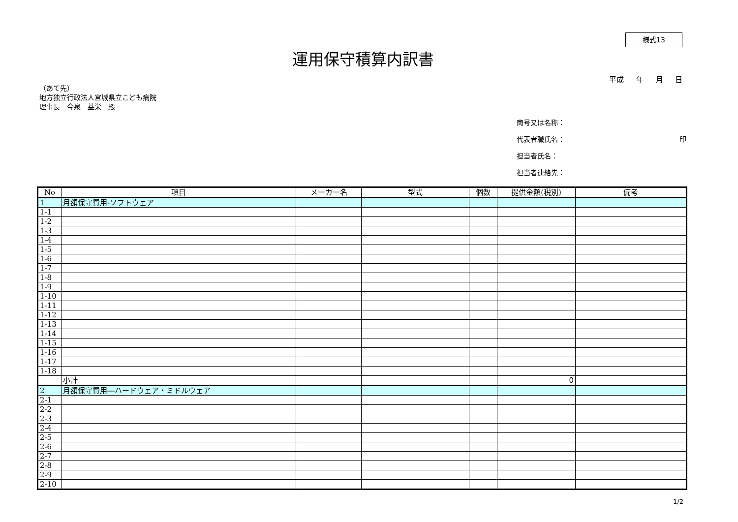様式13
運用保守積算内訳書
平成 年 月 日
（あて先）
地方独立行政法人宮城県立こども病院
理事長　今泉　益栄　殿
商号又は名称：
代表者職氏名： 印
担当者氏名：
担当者連絡先：
| No | 項目 | メーカー名 | 型式 | 個数 | 提供金額(税別) | 備考 |
| --- | --- | --- | --- | --- | --- | --- |
| 1 | 月額保守費用-ソフトウェア | | | | | |
| 1-1 | | | | | | |
| 1-2 | | | | | | |
| 1-3 | | | | | | |
| 1-4 | | | | | | |
| 1-5 | | | | | | |
| 1-6 | | | | | | |
| 1-7 | | | | | | |
| 1-8 | | | | | | |
| 1-9 | | | | | | |
| 1-10 | | | | | | |
| 1-11 | | | | | | |
| 1-12 | | | | | | |
| 1-13 | | | | | | |
| 1-14 | | | | | | |
| 1-15 | | | | | | |
| 1-16 | | | | | | |
| 1-17 | | | | | | |
| 1-18 | | | | | | |
| | 小計 | | | | 0 | |
| 2 | 月額保守費用―ハードウェア・ミドルウェア | | | | | |
| 2-1 | | | | | | |
| 2-2 | | | | | | |
| 2-3 | | | | | | |
| 2-4 | | | | | | |
| 2-5 | | | | | | |
| 2-6 | | | | | | |
| 2-7 | | | | | | |
| 2-8 | | | | | | |
| 2-9 | | | | | | |
| 2-10 | | | | | | |
1/2